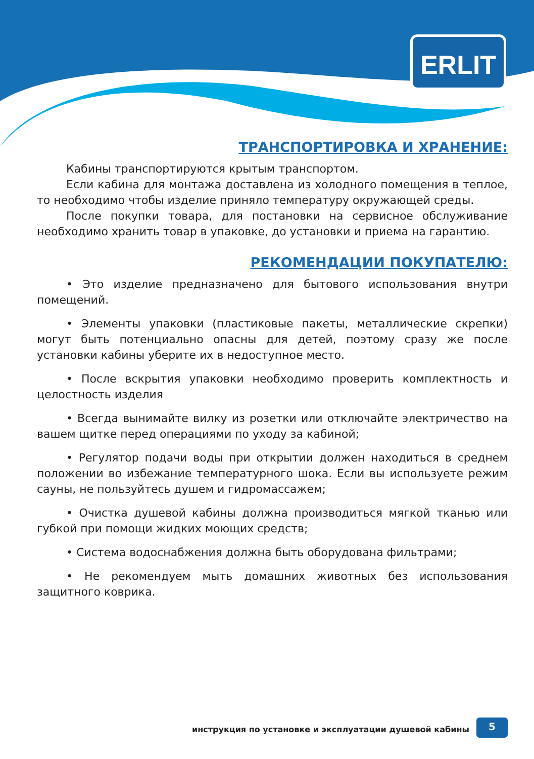ERLIT
ТРАНСПОРТИРОВКА И ХРАНЕНИЕ:
Кабины транспортируются крытым транспортом.
Если кабина для монтажа доставлена из холодного помещения в теплое, то необходимо чтобы изделие приняло температуру окружающей среды.
После покупки товара, для постановки на сервисное обслуживание необходимо хранить товар в упаковке, до установки и приема на гарантию.
РЕКОМЕНДАЦИИ ПОКУПАТЕЛЮ:
• Это изделие предназначено для бытового использования внутри помещений.
• Элементы упаковки (пластиковые пакеты, металлические скрепки) могут быть потенциально опасны для детей, поэтому сразу же после установки кабины уберите их в недоступное место.
• После вскрытия упаковки необходимо проверить комплектность и целостность изделия
• Всегда вынимайте вилку из розетки или отключайте электричество на вашем щитке перед операциями по уходу за кабиной;
• Регулятор подачи воды при открытии должен находиться в среднем положении во избежание температурного шока. Если вы используете режим сауны, не пользуйтесь душем и гидромассажем;
• Очистка душевой кабины должна производиться мягкой тканью или губкой при помощи жидких моющих средств;
• Система водоснабжения должна быть оборудована фильтрами;
• Не рекомендуем мыть домашних животных без использования защитного коврика.
инструкция по установке и эксплуатации душевой кабины
5